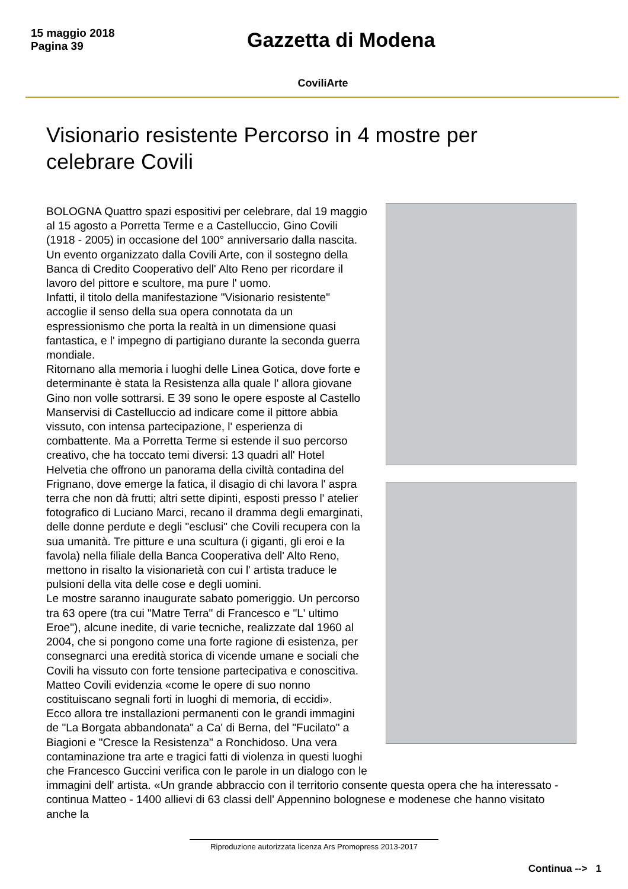15 maggio 2018
Pagina 39
Gazzetta di Modena
CoviliArte
Visionario resistente Percorso in 4 mostre per celebrare Covili
BOLOGNA Quattro spazi espositivi per celebrare, dal 19 maggio al 15 agosto a Porretta Terme e a Castelluccio, Gino Covili (1918 - 2005) in occasione del 100° anniversario dalla nascita. Un evento organizzato dalla Covili Arte, con il sostegno della Banca di Credito Cooperativo dell' Alto Reno per ricordare il lavoro del pittore e scultore, ma pure l' uomo.
Infatti, il titolo della manifestazione "Visionario resistente" accoglie il senso della sua opera connotata da un espressionismo che porta la realtà in un dimensione quasi fantastica, e l' impegno di partigiano durante la seconda guerra mondiale.
Ritornano alla memoria i luoghi delle Linea Gotica, dove forte e determinante è stata la Resistenza alla quale l' allora giovane Gino non volle sottrarsi. E 39 sono le opere esposte al Castello Manservisi di Castelluccio ad indicare come il pittore abbia vissuto, con intensa partecipazione, l' esperienza di combattente. Ma a Porretta Terme si estende il suo percorso creativo, che ha toccato temi diversi: 13 quadri all' Hotel Helvetia che offrono un panorama della civiltà contadina del Frignano, dove emerge la fatica, il disagio di chi lavora l' aspra terra che non dà frutti; altri sette dipinti, esposti presso l' atelier fotografico di Luciano Marci, recano il dramma degli emarginati, delle donne perdute e degli "esclusi" che Covili recupera con la sua umanità. Tre pitture e una scultura (i giganti, gli eroi e la favola) nella filiale della Banca Cooperativa dell' Alto Reno, mettono in risalto la visionarietà con cui l' artista traduce le pulsioni della vita delle cose e degli uomini.
Le mostre saranno inaugurate sabato pomeriggio. Un percorso tra 63 opere (tra cui "Matre Terra" di Francesco e "L' ultimo Eroe"), alcune inedite, di varie tecniche, realizzate dal 1960 al 2004, che si pongono come una forte ragione di esistenza, per consegnarci una eredità storica di vicende umane e sociali che Covili ha vissuto con forte tensione partecipativa e conoscitiva. Matteo Covili evidenzia «come le opere di suo nonno costituiscano segnali forti in luoghi di memoria, di eccidi».
Ecco allora tre installazioni permanenti con le grandi immagini de "La Borgata abbandonata" a Ca' di Berna, del "Fucilato" a Biagioni e "Cresce la Resistenza" a Ronchidoso. Una vera contaminazione tra arte e tragici fatti di violenza in questi luoghi che Francesco Guccini verifica con le parole in un dialogo con le immagini dell' artista. «Un grande abbraccio con il territorio consente questa opera che ha interessato - continua Matteo - 1400 allievi di 63 classi dell' Appennino bolognese e modenese che hanno visitato anche la
Riproduzione autorizzata licenza Ars Promopress 2013-2017
Continua --> 1